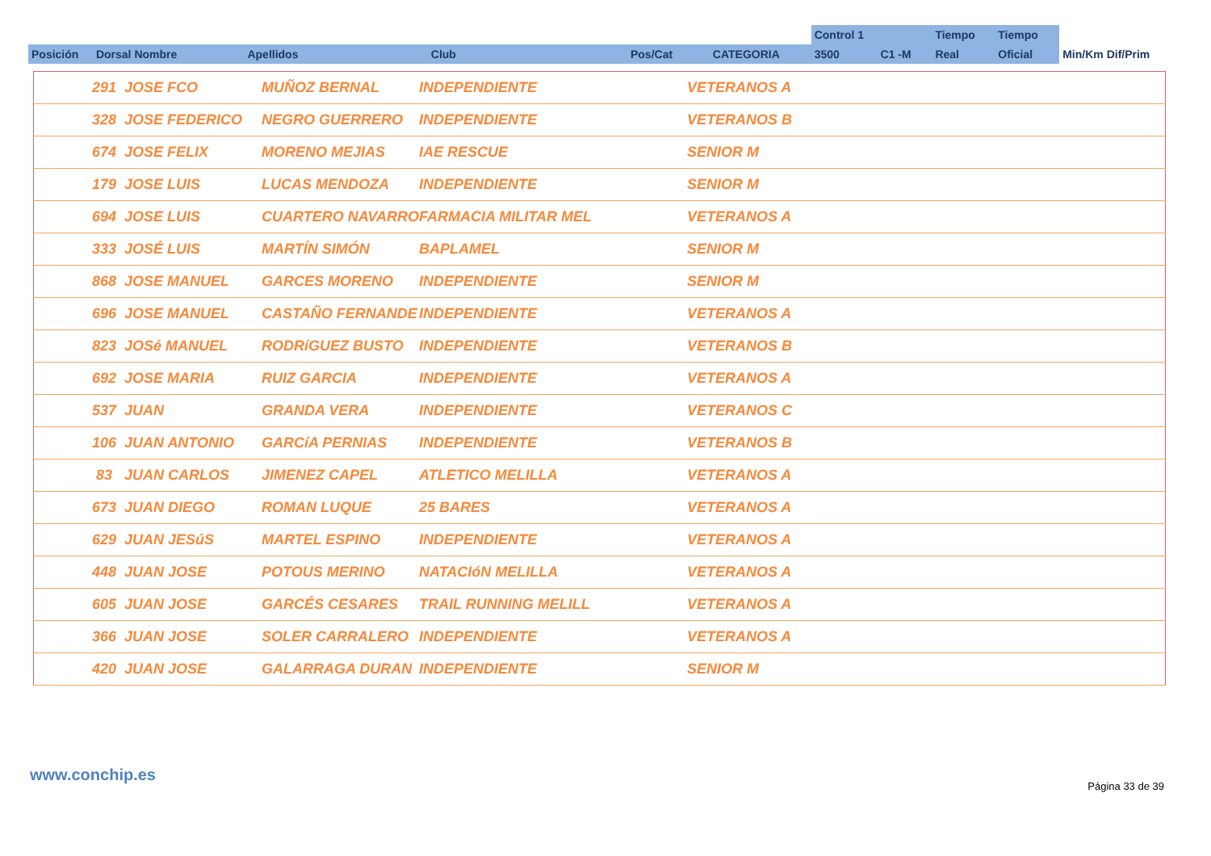| | | | | | | Control 1 | | Tiempo | Tiempo | |
| Posición | Dorsal Nombre | Apellidos | Club | Pos/Cat | CATEGORIA | 3500 | C1 -M | Real | Oficial | Min/Km Dif/Prim |
| | 291 JOSE FCO | MUÑOZ BERNAL | INDEPENDIENTE | VETERANOS A |
| | 328 JOSE FEDERICO | NEGRO GUERRERO | INDEPENDIENTE | VETERANOS B |
| | 674 JOSE FELIX | MORENO MEJIAS | IAE RESCUE | SENIOR M |
| | 179 JOSE LUIS | LUCAS MENDOZA | INDEPENDIENTE | SENIOR M |
| | 694 JOSE LUIS | CUARTERO NAVARRO | FARMACIA MILITAR MEL | VETERANOS A |
| | 333 JOSÉ LUIS | MARTÍN SIMÓN | BAPLAMEL | SENIOR M |
| | 868 JOSE MANUEL | GARCES MORENO | INDEPENDIENTE | SENIOR M |
| | 696 JOSE MANUEL | CASTAÑO FERNANDE | INDEPENDIENTE | VETERANOS A |
| | 823 JOSé MANUEL | RODRíGUEZ BUSTO | INDEPENDIENTE | VETERANOS B |
| | 692 JOSE MARIA | RUIZ GARCIA | INDEPENDIENTE | VETERANOS A |
| | 537 JUAN | GRANDA VERA | INDEPENDIENTE | VETERANOS C |
| | 106 JUAN ANTONIO | GARCíA PERNIAS | INDEPENDIENTE | VETERANOS B |
| | 83 JUAN CARLOS | JIMENEZ CAPEL | ATLETICO MELILLA | VETERANOS A |
| | 673 JUAN DIEGO | ROMAN LUQUE | 25 BARES | VETERANOS A |
| | 629 JUAN JESúS | MARTEL ESPINO | INDEPENDIENTE | VETERANOS A |
| | 448 JUAN JOSE | POTOUS MERINO | NATACIóN MELILLA | VETERANOS A |
| | 605 JUAN JOSE | GARCÉS CESARES | TRAIL RUNNING MELILL | VETERANOS A |
| | 366 JUAN JOSE | SOLER CARRALERO | INDEPENDIENTE | VETERANOS A |
| | 420 JUAN JOSE | GALARRAGA DURAN | INDEPENDIENTE | SENIOR M |
www.conchip.es
Página 33 de 39